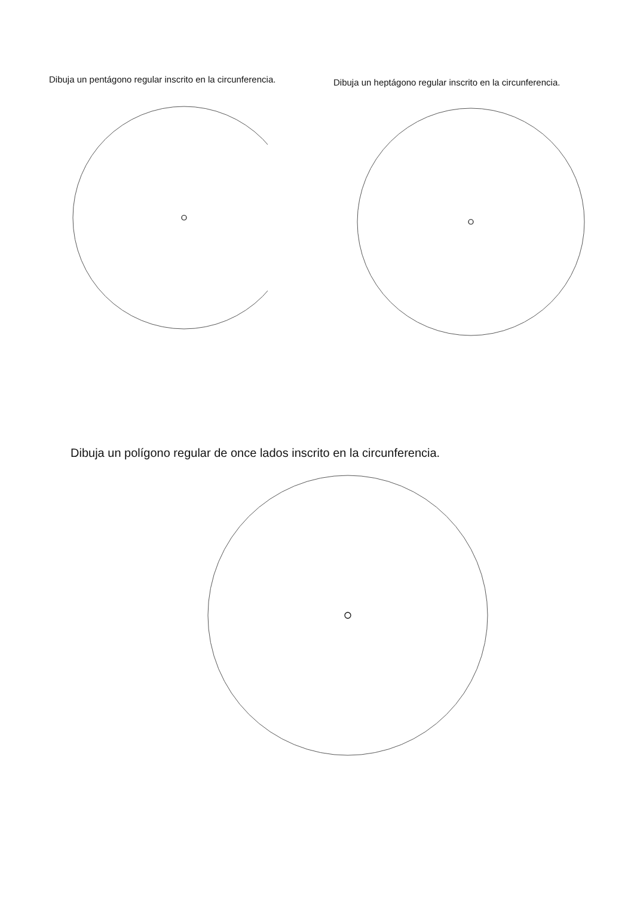Dibuja un pentágono regular inscrito en la circunferencia.
Dibuja un heptágono regular inscrito en la circunferencia.
Dibuja un polígono regular de once lados inscrito en la circunferencia.